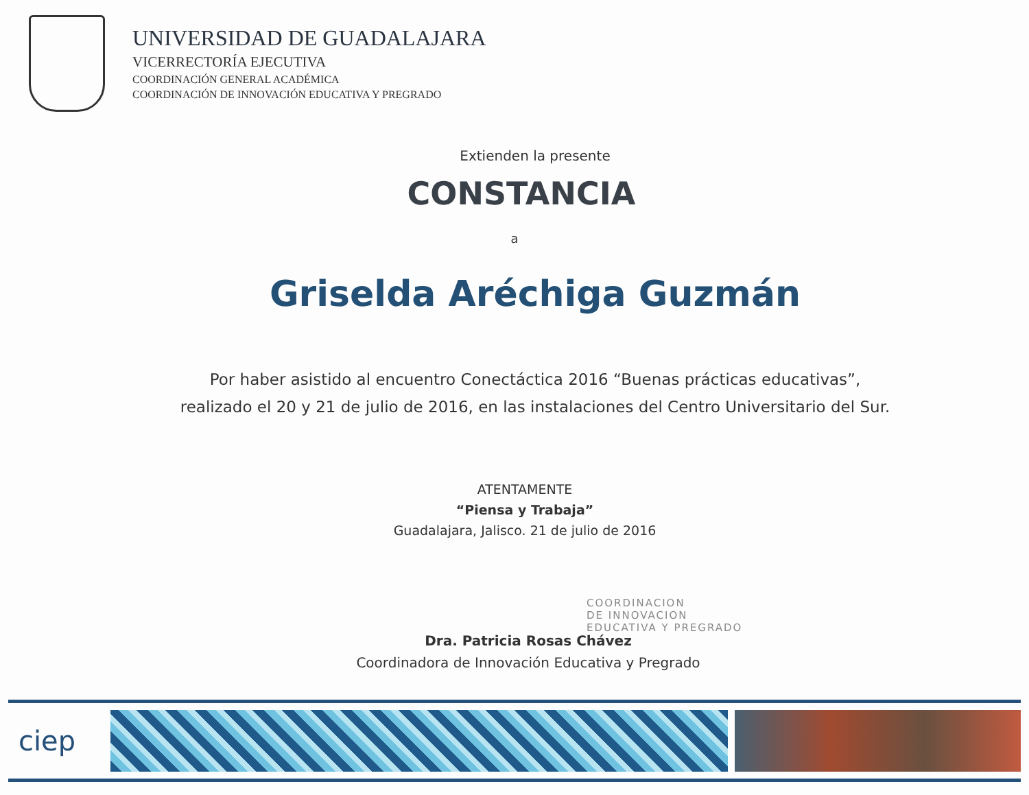UNIVERSIDAD DE GUADALAJARA
VICERRECTORÍA EJECUTIVA
COORDINACIÓN GENERAL ACADÉMICA
COORDINACIÓN DE INNOVACIÓN EDUCATIVA Y PREGRADO
Extienden la presente
CONSTANCIA
a
Griselda Aréchiga Guzmán
Por haber asistido al encuentro Conectáctica 2016 “Buenas prácticas educativas”,
realizado el 20 y 21 de julio de 2016, en las instalaciones del Centro Universitario del Sur.
ATENTAMENTE
“Piensa y Trabaja”
Guadalajara, Jalisco. 21 de julio de 2016
Dra. Patricia Rosas Chávez
Coordinadora de Innovación Educativa y Pregrado
COORDINACION
DE INNOVACION
EDUCATIVA Y PREGRADO
ciep